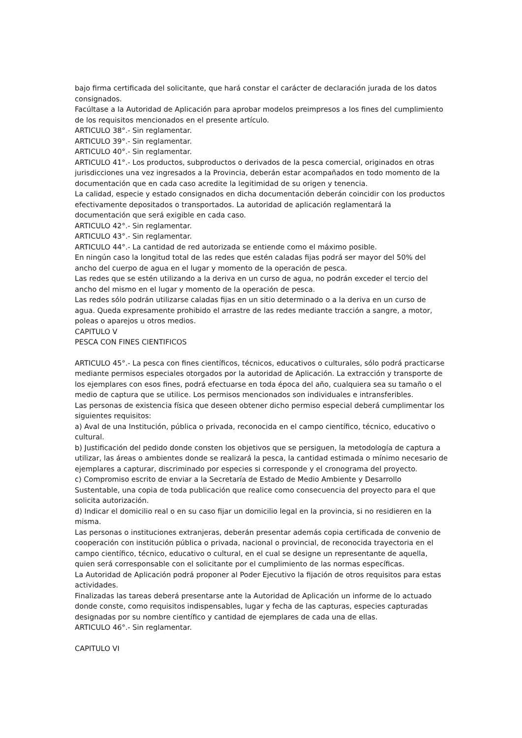bajo firma certificada del solicitante, que hará constar el carácter de declaración jurada de los datos consignados.
Facúltase a la Autoridad de Aplicación para aprobar modelos preimpresos a los fines del cumplimiento de los requisitos mencionados en el presente artículo.
ARTICULO 38°.- Sin reglamentar.
ARTICULO 39°.- Sin reglamentar.
ARTICULO 40°.- Sin reglamentar.
ARTICULO 41°.- Los productos, subproductos o derivados de la pesca comercial, originados en otras jurisdicciones una vez ingresados a la Provincia, deberán estar acompañados en todo momento de la documentación que en cada caso acredite la legitimidad de su origen y tenencia.
La calidad, especie y estado consignados en dicha documentación deberán coincidir con los productos efectivamente depositados o transportados. La autoridad de aplicación reglamentará la documentación que será exigible en cada caso.
ARTICULO 42°.- Sin reglamentar.
ARTICULO 43°.- Sin reglamentar.
ARTICULO 44°.- La cantidad de red autorizada se entiende como el máximo posible.
En ningún caso la longitud total de las redes que estén caladas fijas podrá ser mayor del 50% del ancho del cuerpo de agua en el lugar y momento de la operación de pesca.
Las redes que se estén utilizando a la deriva en un curso de agua, no podrán exceder el tercio del ancho del mismo en el lugar y momento de la operación de pesca.
Las redes sólo podrán utilizarse caladas fijas en un sitio determinado o a la deriva en un curso de agua. Queda expresamente prohibido el arrastre de las redes mediante tracción a sangre, a motor, poleas o aparejos u otros medios.
CAPITULO V
PESCA CON FINES CIENTIFICOS
ARTICULO 45°.- La pesca con fines científicos, técnicos, educativos o culturales, sólo podrá practicarse mediante permisos especiales otorgados por la autoridad de Aplicación. La extracción y transporte de los ejemplares con esos fines, podrá efectuarse en toda época del año, cualquiera sea su tamaño o el medio de captura que se utilice. Los permisos mencionados son individuales e intransferibles.
Las personas de existencia física que deseen obtener dicho permiso especial deberá cumplimentar los siguientes requisitos:
a) Aval de una Institución, pública o privada, reconocida en el campo científico, técnico, educativo o cultural.
b) Justificación del pedido donde consten los objetivos que se persiguen, la metodología de captura a utilizar, las áreas o ambientes donde se realizará la pesca, la cantidad estimada o mínimo necesario de ejemplares a capturar, discriminado por especies si corresponde y el cronograma del proyecto.
c) Compromiso escrito de enviar a la Secretaría de Estado de Medio Ambiente y Desarrollo Sustentable, una copia de toda publicación que realice como consecuencia del proyecto para el que solicita autorización.
d) Indicar el domicilio real o en su caso fijar un domicilio legal en la provincia, si no residieren en la misma.
Las personas o instituciones extranjeras, deberán presentar además copia certificada de convenio de cooperación con institución pública o privada, nacional o provincial, de reconocida trayectoria en el campo científico, técnico, educativo o cultural, en el cual se designe un representante de aquella, quien será corresponsable con el solicitante por el cumplimiento de las normas específicas.
La Autoridad de Aplicación podrá proponer al Poder Ejecutivo la fijación de otros requisitos para estas actividades.
Finalizadas las tareas deberá presentarse ante la Autoridad de Aplicación un informe de lo actuado donde conste, como requisitos indispensables, lugar y fecha de las capturas, especies capturadas designadas por su nombre científico y cantidad de ejemplares de cada una de ellas.
ARTICULO 46°.- Sin reglamentar.
CAPITULO VI